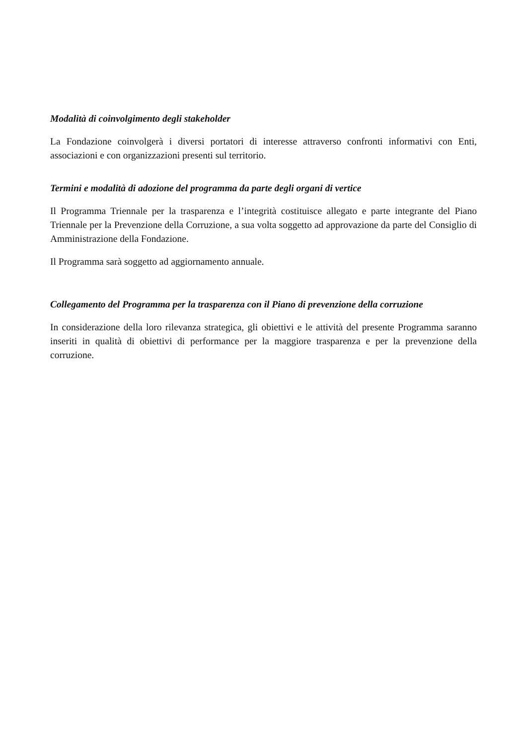Modalità di coinvolgimento degli stakeholder
La Fondazione coinvolgerà i diversi portatori di interesse attraverso confronti informativi con Enti, associazioni e con organizzazioni presenti sul territorio.
Termini e modalità di adozione del programma da parte degli organi di vertice
Il Programma Triennale per la trasparenza e l’integrità costituisce allegato e parte integrante del Piano Triennale per la Prevenzione della Corruzione, a sua volta soggetto ad approvazione da parte del Consiglio di Amministrazione della Fondazione.
Il Programma sarà soggetto ad aggiornamento annuale.
Collegamento del Programma per la trasparenza con il Piano di prevenzione della corruzione
In considerazione della loro rilevanza strategica, gli obiettivi e le attività del presente Programma saranno inseriti in qualità di obiettivi di performance per la maggiore trasparenza e per la prevenzione della corruzione.